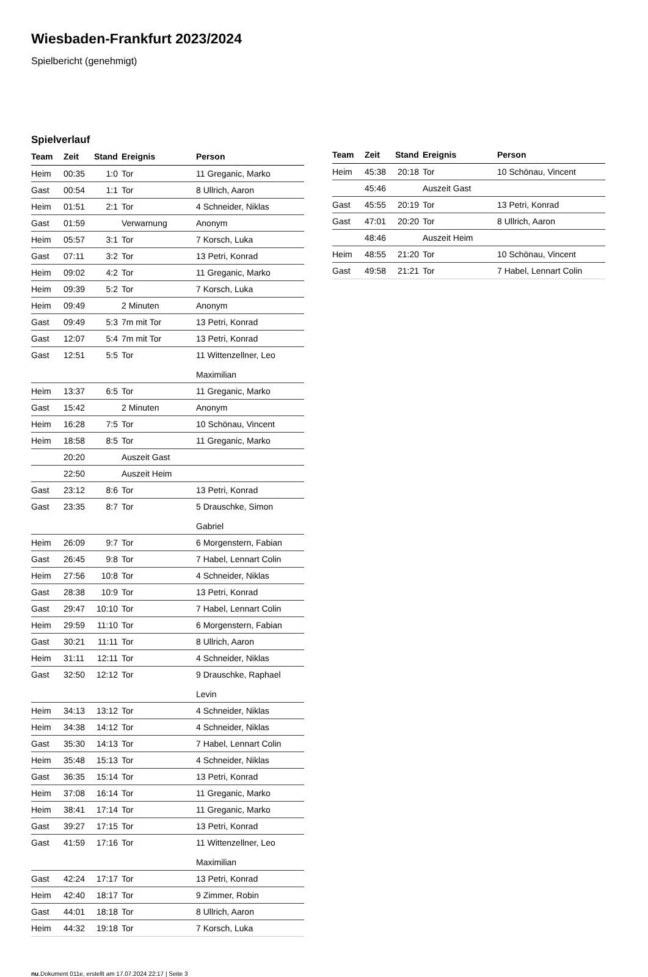Wiesbaden-Frankfurt 2023/2024
Spielbericht (genehmigt)
Spielverlauf
| Team | Zeit | Stand | Ereignis | Person |
| --- | --- | --- | --- | --- |
| Heim | 00:35 | 1:0 | Tor | 11 Greganic, Marko |
| Gast | 00:54 | 1:1 | Tor | 8 Ullrich, Aaron |
| Heim | 01:51 | 2:1 | Tor | 4 Schneider, Niklas |
| Gast | 01:59 | | Verwarnung | Anonym |
| Heim | 05:57 | 3:1 | Tor | 7 Korsch, Luka |
| Gast | 07:11 | 3:2 | Tor | 13 Petri, Konrad |
| Heim | 09:02 | 4:2 | Tor | 11 Greganic, Marko |
| Heim | 09:39 | 5:2 | Tor | 7 Korsch, Luka |
| Heim | 09:49 | | 2 Minuten | Anonym |
| Gast | 09:49 | 5:3 | 7m mit Tor | 13 Petri, Konrad |
| Gast | 12:07 | 5:4 | 7m mit Tor | 13 Petri, Konrad |
| Gast | 12:51 | 5:5 | Tor | 11 Wittenzellner, Leo Maximilian |
| Heim | 13:37 | 6:5 | Tor | 11 Greganic, Marko |
| Gast | 15:42 | | 2 Minuten | Anonym |
| Heim | 16:28 | 7:5 | Tor | 10 Schönau, Vincent |
| Heim | 18:58 | 8:5 | Tor | 11 Greganic, Marko |
| | 20:20 | | Auszeit Gast | |
| | 22:50 | | Auszeit Heim | |
| Gast | 23:12 | 8:6 | Tor | 13 Petri, Konrad |
| Gast | 23:35 | 8:7 | Tor | 5 Drauschke, Simon Gabriel |
| Heim | 26:09 | 9:7 | Tor | 6 Morgenstern, Fabian |
| Gast | 26:45 | 9:8 | Tor | 7 Habel, Lennart Colin |
| Heim | 27:56 | 10:8 | Tor | 4 Schneider, Niklas |
| Gast | 28:38 | 10:9 | Tor | 13 Petri, Konrad |
| Gast | 29:47 | 10:10 | Tor | 7 Habel, Lennart Colin |
| Heim | 29:59 | 11:10 | Tor | 6 Morgenstern, Fabian |
| Gast | 30:21 | 11:11 | Tor | 8 Ullrich, Aaron |
| Heim | 31:11 | 12:11 | Tor | 4 Schneider, Niklas |
| Gast | 32:50 | 12:12 | Tor | 9 Drauschke, Raphael Levin |
| Heim | 34:13 | 13:12 | Tor | 4 Schneider, Niklas |
| Heim | 34:38 | 14:12 | Tor | 4 Schneider, Niklas |
| Gast | 35:30 | 14:13 | Tor | 7 Habel, Lennart Colin |
| Heim | 35:48 | 15:13 | Tor | 4 Schneider, Niklas |
| Gast | 36:35 | 15:14 | Tor | 13 Petri, Konrad |
| Heim | 37:08 | 16:14 | Tor | 11 Greganic, Marko |
| Heim | 38:41 | 17:14 | Tor | 11 Greganic, Marko |
| Gast | 39:27 | 17:15 | Tor | 13 Petri, Konrad |
| Gast | 41:59 | 17:16 | Tor | 11 Wittenzellner, Leo Maximilian |
| Gast | 42:24 | 17:17 | Tor | 13 Petri, Konrad |
| Heim | 42:40 | 18:17 | Tor | 9 Zimmer, Robin |
| Gast | 44:01 | 18:18 | Tor | 8 Ullrich, Aaron |
| Heim | 44:32 | 19:18 | Tor | 7 Korsch, Luka |
| Team | Zeit | Stand | Ereignis | Person |
| --- | --- | --- | --- | --- |
| Heim | 45:38 | 20:18 | Tor | 10 Schönau, Vincent |
| | 45:46 | | Auszeit Gast | |
| Gast | 45:55 | 20:19 | Tor | 13 Petri, Konrad |
| Gast | 47:01 | 20:20 | Tor | 8 Ullrich, Aaron |
| | 48:46 | | Auszeit Heim | |
| Heim | 48:55 | 21:20 | Tor | 10 Schönau, Vincent |
| Gast | 49:58 | 21:21 | Tor | 7 Habel, Lennart Colin |
nu.Dokument 011e, erstellt am 17.07.2024 22:17 | Seite 3